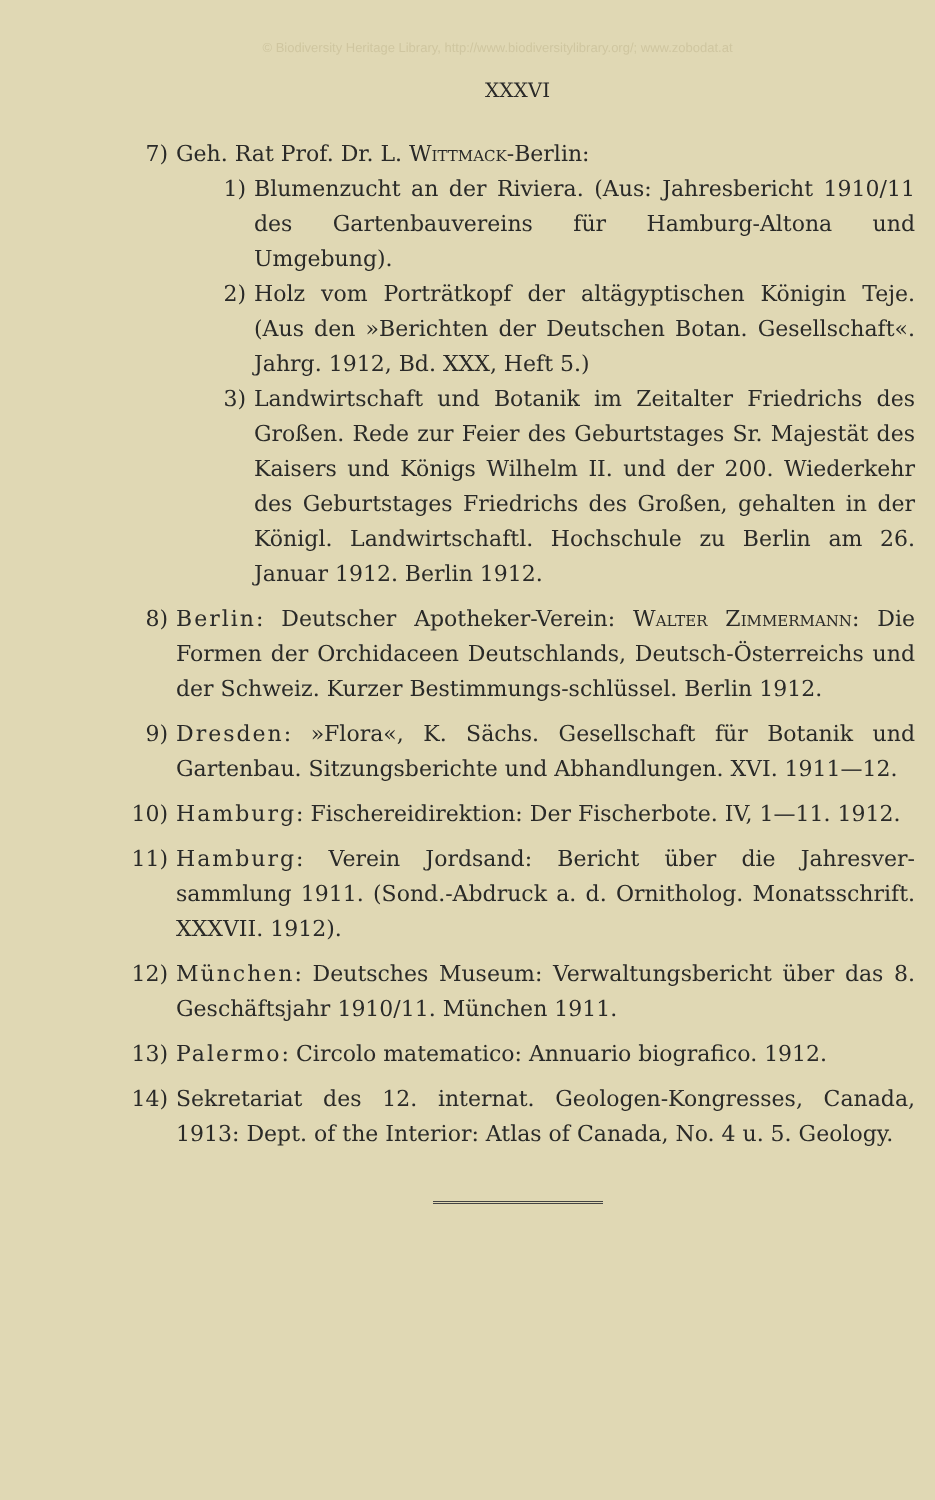© Biodiversity Heritage Library, http://www.biodiversitylibrary.org/; www.zobodat.at
XXXVI
7) Geh. Rat Prof. Dr. L. Wittmack-Berlin:
1) Blumenzucht an der Riviera. (Aus: Jahresbericht 1910/11 des Gartenbauvereins für Hamburg-Altona und Umgebung).
2) Holz vom Porträtkopf der altägyptischen Königin Teje. (Aus den »Berichten der Deutschen Botan. Gesellschaft«. Jahrg. 1912, Bd. XXX, Heft 5.)
3) Landwirtschaft und Botanik im Zeitalter Friedrichs des Großen. Rede zur Feier des Geburtstages Sr. Majestät des Kaisers und Königs Wilhelm II. und der 200. Wiederkehr des Geburtstages Friedrichs des Großen, gehalten in der Königl. Landwirtschaftl. Hochschule zu Berlin am 26. Januar 1912. Berlin 1912.
8) Berlin: Deutscher Apotheker-Verein: Walter Zimmermann: Die Formen der Orchidaceen Deutschlands, Deutsch-Österreichs und der Schweiz. Kurzer Bestimmungs-schlüssel. Berlin 1912.
9) Dresden: »Flora«, K. Sächs. Gesellschaft für Botanik und Gartenbau. Sitzungsberichte und Abhandlungen. XVI. 1911—12.
10) Hamburg: Fischereidirektion: Der Fischerbote. IV, 1—11. 1912.
11) Hamburg: Verein Jordsand: Bericht über die Jahresver-sammlung 1911. (Sond.-Abdruck a. d. Ornitholog. Monatsschrift. XXXVII. 1912).
12) München: Deutsches Museum: Verwaltungsbericht über das 8. Geschäftsjahr 1910/11. München 1911.
13) Palermo: Circolo matematico: Annuario biografico. 1912.
14) Sekretariat des 12. internat. Geologen-Kongresses, Canada, 1913: Dept. of the Interior: Atlas of Canada, No. 4 u. 5. Geology.